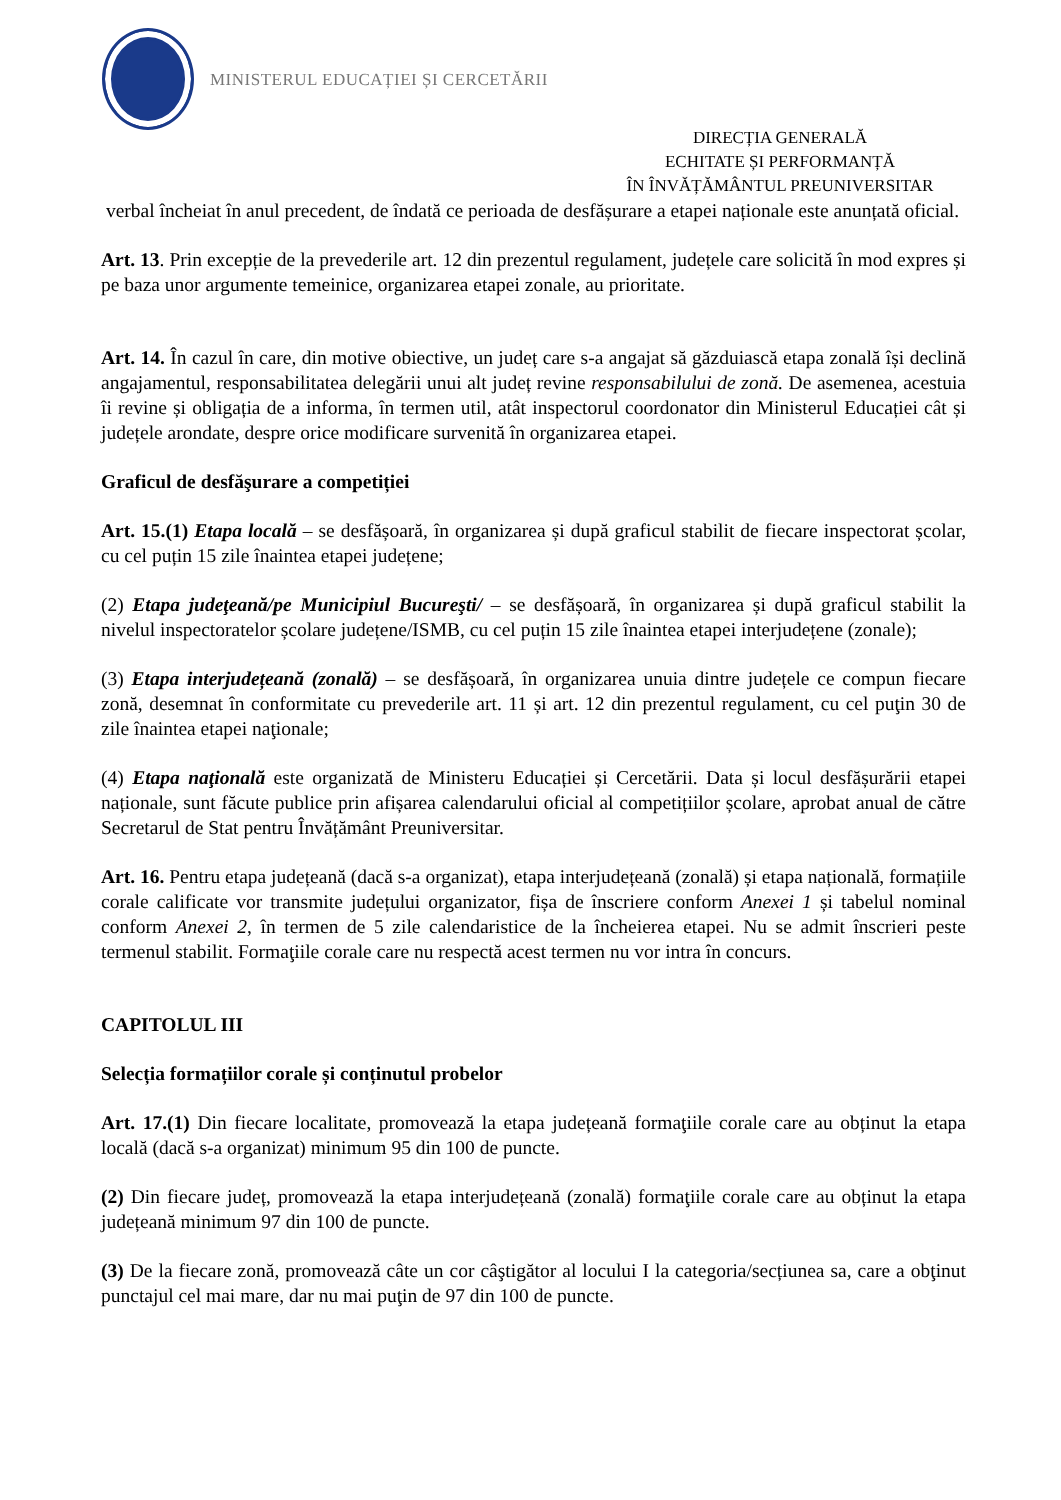MINISTERUL EDUCAȚIEI ȘI CERCETĂRII
DIRECȚIA GENERALĂ
ECHITATE ȘI PERFORMANȚĂ
ÎN ÎNVĂȚĂMÂNTUL PREUNIVERSITAR
verbal încheiat în anul precedent, de îndată ce perioada de desfășurare a etapei naționale este anunțată oficial.
Art. 13. Prin excepție de la prevederile art. 12 din prezentul regulament, județele care solicită în mod expres și pe baza unor argumente temeinice, organizarea etapei zonale, au prioritate.
Art. 14. În cazul în care, din motive obiective, un județ care s-a angajat să găzduiască etapa zonală își declină angajamentul, responsabilitatea delegării unui alt județ revine responsabilului de zonă. De asemenea, acestuia îi revine și obligația de a informa, în termen util, atât inspectorul coordonator din Ministerul Educației cât și județele arondate, despre orice modificare survenită în organizarea etapei.
Graficul de desfăşurare a competiției
Art. 15.(1) Etapa locală – se desfășoară, în organizarea și după graficul stabilit de fiecare inspectorat școlar, cu cel puțin 15 zile înaintea etapei județene;
(2) Etapa judeţeană/pe Municipiul Bucureşti/ – se desfășoară, în organizarea și după graficul stabilit la nivelul inspectoratelor școlare județene/ISMB, cu cel puțin 15 zile înaintea etapei interjudețene (zonale);
(3) Etapa interjudețeană (zonală) – se desfășoară, în organizarea unuia dintre județele ce compun fiecare zonă, desemnat în conformitate cu prevederile art. 11 și art. 12 din prezentul regulament, cu cel puţin 30 de zile înaintea etapei naţionale;
(4) Etapa naţională este organizată de Ministeru Educației și Cercetării. Data și locul desfășurării etapei naționale, sunt făcute publice prin afișarea calendarului oficial al competițiilor școlare, aprobat anual de către Secretarul de Stat pentru Învățământ Preuniversitar.
Art. 16. Pentru etapa județeană (dacă s-a organizat), etapa interjudețeană (zonală) și etapa națională, formațiile corale calificate vor transmite județului organizator, fișa de înscriere conform Anexei 1 și tabelul nominal conform Anexei 2, în termen de 5 zile calendaristice de la încheierea etapei. Nu se admit înscrieri peste termenul stabilit. Formaţiile corale care nu respectă acest termen nu vor intra în concurs.
CAPITOLUL III
Selecția formațiilor corale și conținutul probelor
Art. 17.(1) Din fiecare localitate, promovează la etapa județeană formaţiile corale care au obținut la etapa locală (dacă s-a organizat) minimum 95 din 100 de puncte.
(2) Din fiecare județ, promovează la etapa interjudețeană (zonală) formaţiile corale care au obținut la etapa județeană minimum 97 din 100 de puncte.
(3) De la fiecare zonă, promovează câte un cor câştigător al locului I la categoria/secțiunea sa, care a obţinut punctajul cel mai mare, dar nu mai puţin de 97 din 100 de puncte.